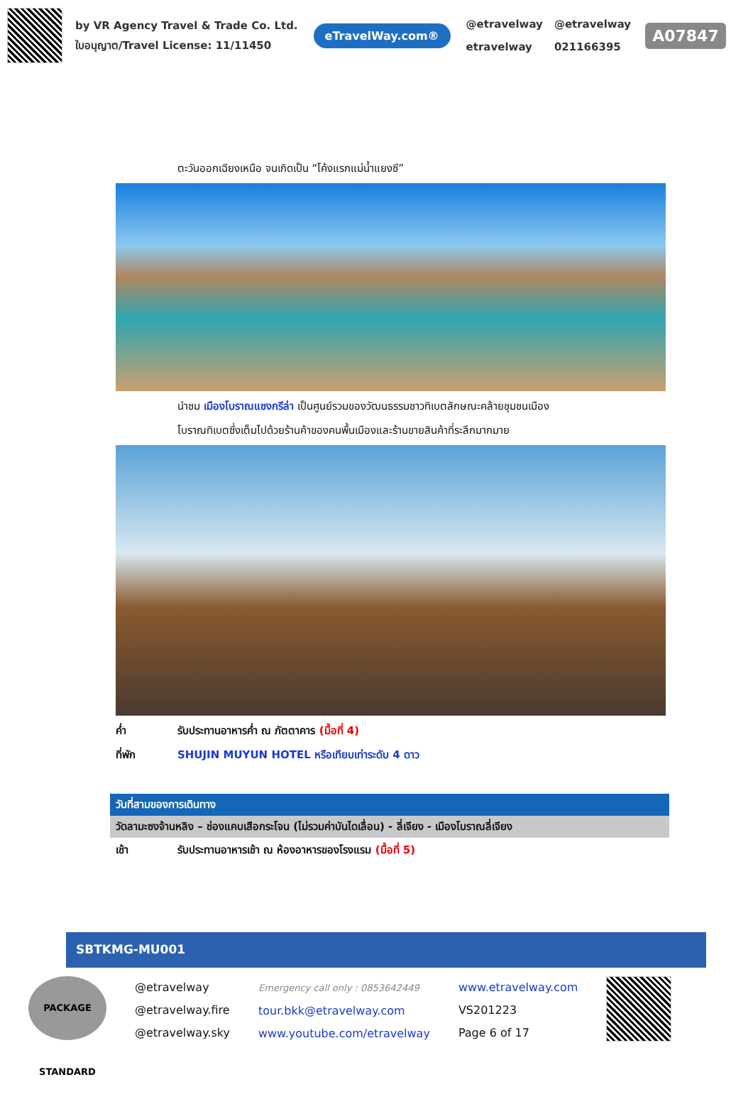by VR Agency Travel & Trade Co. Ltd.
ใบอนุญาต/Travel License: 11/11450
eTravelWay.com®
@etravelway @etravelway etravelway 021166395
A07847
ตะวันออกเฉียงเหนือ จนเกิดเป็น “โค้งแรกแม่น้ำแยงซี”
นำชม เมืองโบราณแชงกรีล่า เป็นศูนย์รวมของวัฒนธรรมชาวทิเบตลักษณะคล้ายชุมชนเมือง
โบราณทิเบตซึ่งเต็มไปด้วยร้านค้าของคนพื้นเมืองและร้านขายสินค้าที่ระลึกมากมาย
ค่ำ รับประทานอาหารค่ำ ณ ภัตตาคาร (มื้อที่ 4)
ที่พัก SHUJIN MUYUN HOTEL หรือเทียบเท่าระดับ 4 ดาว
วันที่สามของการเดินทาง
วัดลามะซงจ้านหลิง – ช่องแคบเสือกระโจน (ไม่รวมค่าบันไดเลื่อน) - ลี่เจียง - เมืองโบราณลี่เจียง
เช้า รับประทานอาหารเช้า ณ ห้องอาหารของโรงแรม (มื้อที่ 5)
SBTKMG-MU001
PACKAGE STANDARD
@etravelway
@etravelway.fire
@etravelway.sky
Emergency call only : 0853642449
tour.bkk@etravelway.com
www.youtube.com/etravelway
www.etravelway.com
VS201223
Page 6 of 17